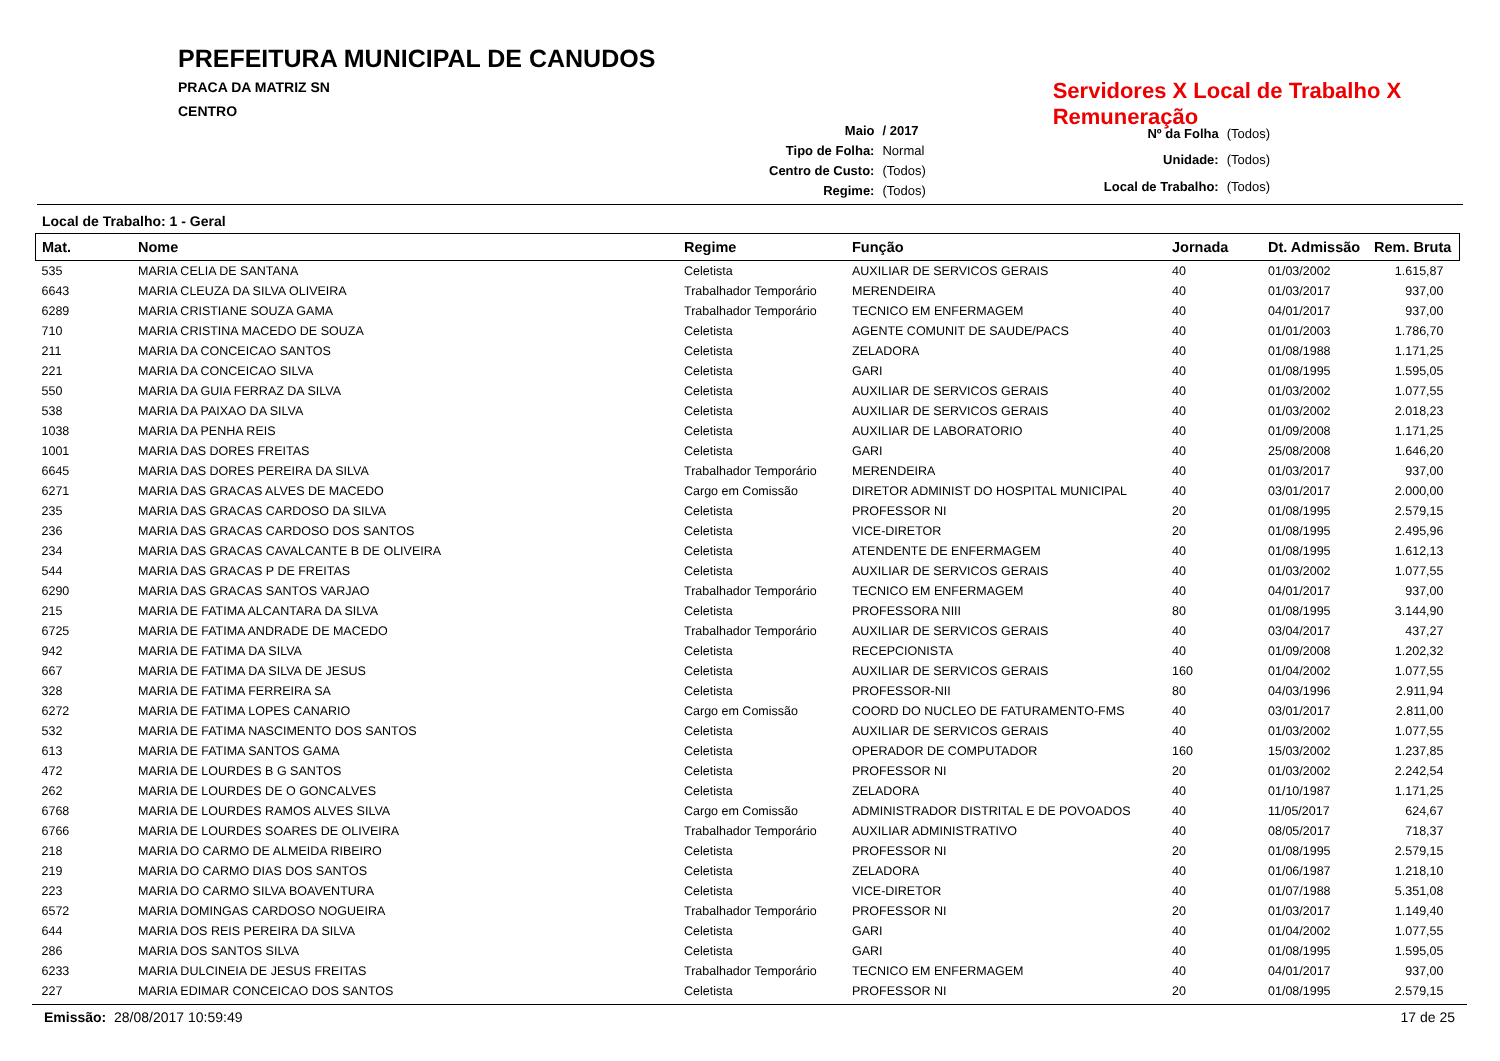PREFEITURA MUNICIPAL DE CANUDOS
PRACA DA MATRIZ SN
CENTRO
Servidores X Local de Trabalho X Remuneração
| Maio | / 2017 |
| Tipo de Folha: | Normal |
| Centro de Custo: | (Todos) |
| Regime: | (Todos) |
| Nº da Folha | (Todos) |
| Unidade: | (Todos) |
| Local de Trabalho: | (Todos) |
Local de Trabalho: 1 - Geral
| Mat. | Nome | Regime | Função | Jornada | Dt. Admissão | Rem. Bruta |
| --- | --- | --- | --- | --- | --- | --- |
| 535 | MARIA CELIA DE SANTANA | Celetista | AUXILIAR DE SERVICOS GERAIS | 40 | 01/03/2002 | 1.615,87 |
| 6643 | MARIA CLEUZA DA SILVA OLIVEIRA | Trabalhador Temporário | MERENDEIRA | 40 | 01/03/2017 | 937,00 |
| 6289 | MARIA CRISTIANE SOUZA GAMA | Trabalhador Temporário | TECNICO EM ENFERMAGEM | 40 | 04/01/2017 | 937,00 |
| 710 | MARIA CRISTINA MACEDO DE SOUZA | Celetista | AGENTE COMUNIT DE SAUDE/PACS | 40 | 01/01/2003 | 1.786,70 |
| 211 | MARIA DA CONCEICAO SANTOS | Celetista | ZELADORA | 40 | 01/08/1988 | 1.171,25 |
| 221 | MARIA DA CONCEICAO SILVA | Celetista | GARI | 40 | 01/08/1995 | 1.595,05 |
| 550 | MARIA DA GUIA FERRAZ DA SILVA | Celetista | AUXILIAR DE SERVICOS GERAIS | 40 | 01/03/2002 | 1.077,55 |
| 538 | MARIA DA PAIXAO DA SILVA | Celetista | AUXILIAR DE SERVICOS GERAIS | 40 | 01/03/2002 | 2.018,23 |
| 1038 | MARIA DA PENHA REIS | Celetista | AUXILIAR DE LABORATORIO | 40 | 01/09/2008 | 1.171,25 |
| 1001 | MARIA DAS DORES FREITAS | Celetista | GARI | 40 | 25/08/2008 | 1.646,20 |
| 6645 | MARIA DAS DORES PEREIRA DA SILVA | Trabalhador Temporário | MERENDEIRA | 40 | 01/03/2017 | 937,00 |
| 6271 | MARIA DAS GRACAS ALVES DE MACEDO | Cargo em Comissão | DIRETOR ADMINIST DO HOSPITAL MUNICIPAL | 40 | 03/01/2017 | 2.000,00 |
| 235 | MARIA DAS GRACAS CARDOSO DA SILVA | Celetista | PROFESSOR NI | 20 | 01/08/1995 | 2.579,15 |
| 236 | MARIA DAS GRACAS CARDOSO DOS SANTOS | Celetista | VICE-DIRETOR | 20 | 01/08/1995 | 2.495,96 |
| 234 | MARIA DAS GRACAS CAVALCANTE B DE OLIVEIRA | Celetista | ATENDENTE DE ENFERMAGEM | 40 | 01/08/1995 | 1.612,13 |
| 544 | MARIA DAS GRACAS P DE FREITAS | Celetista | AUXILIAR DE SERVICOS GERAIS | 40 | 01/03/2002 | 1.077,55 |
| 6290 | MARIA DAS GRACAS SANTOS VARJAO | Trabalhador Temporário | TECNICO EM ENFERMAGEM | 40 | 04/01/2017 | 937,00 |
| 215 | MARIA DE FATIMA ALCANTARA DA SILVA | Celetista | PROFESSORA NIII | 80 | 01/08/1995 | 3.144,90 |
| 6725 | MARIA DE FATIMA ANDRADE DE MACEDO | Trabalhador Temporário | AUXILIAR DE SERVICOS GERAIS | 40 | 03/04/2017 | 437,27 |
| 942 | MARIA DE FATIMA DA SILVA | Celetista | RECEPCIONISTA | 40 | 01/09/2008 | 1.202,32 |
| 667 | MARIA DE FATIMA DA SILVA DE JESUS | Celetista | AUXILIAR DE SERVICOS GERAIS | 160 | 01/04/2002 | 1.077,55 |
| 328 | MARIA DE FATIMA FERREIRA SA | Celetista | PROFESSOR-NII | 80 | 04/03/1996 | 2.911,94 |
| 6272 | MARIA DE FATIMA LOPES CANARIO | Cargo em Comissão | COORD DO NUCLEO DE FATURAMENTO-FMS | 40 | 03/01/2017 | 2.811,00 |
| 532 | MARIA DE FATIMA NASCIMENTO DOS SANTOS | Celetista | AUXILIAR DE SERVICOS GERAIS | 40 | 01/03/2002 | 1.077,55 |
| 613 | MARIA DE FATIMA SANTOS GAMA | Celetista | OPERADOR DE COMPUTADOR | 160 | 15/03/2002 | 1.237,85 |
| 472 | MARIA DE LOURDES B G SANTOS | Celetista | PROFESSOR NI | 20 | 01/03/2002 | 2.242,54 |
| 262 | MARIA DE LOURDES DE O GONCALVES | Celetista | ZELADORA | 40 | 01/10/1987 | 1.171,25 |
| 6768 | MARIA DE LOURDES RAMOS ALVES SILVA | Cargo em Comissão | ADMINISTRADOR DISTRITAL E DE POVOADOS | 40 | 11/05/2017 | 624,67 |
| 6766 | MARIA DE LOURDES SOARES DE OLIVEIRA | Trabalhador Temporário | AUXILIAR ADMINISTRATIVO | 40 | 08/05/2017 | 718,37 |
| 218 | MARIA DO CARMO DE ALMEIDA RIBEIRO | Celetista | PROFESSOR NI | 20 | 01/08/1995 | 2.579,15 |
| 219 | MARIA DO CARMO DIAS DOS SANTOS | Celetista | ZELADORA | 40 | 01/06/1987 | 1.218,10 |
| 223 | MARIA DO CARMO SILVA BOAVENTURA | Celetista | VICE-DIRETOR | 40 | 01/07/1988 | 5.351,08 |
| 6572 | MARIA DOMINGAS CARDOSO NOGUEIRA | Trabalhador Temporário | PROFESSOR NI | 20 | 01/03/2017 | 1.149,40 |
| 644 | MARIA DOS REIS PEREIRA DA SILVA | Celetista | GARI | 40 | 01/04/2002 | 1.077,55 |
| 286 | MARIA DOS SANTOS SILVA | Celetista | GARI | 40 | 01/08/1995 | 1.595,05 |
| 6233 | MARIA DULCINEIA DE JESUS FREITAS | Trabalhador Temporário | TECNICO EM ENFERMAGEM | 40 | 04/01/2017 | 937,00 |
| 227 | MARIA EDIMAR CONCEICAO DOS SANTOS | Celetista | PROFESSOR NI | 20 | 01/08/1995 | 2.579,15 |
Emissão: 28/08/2017 10:59:49 17 de 25